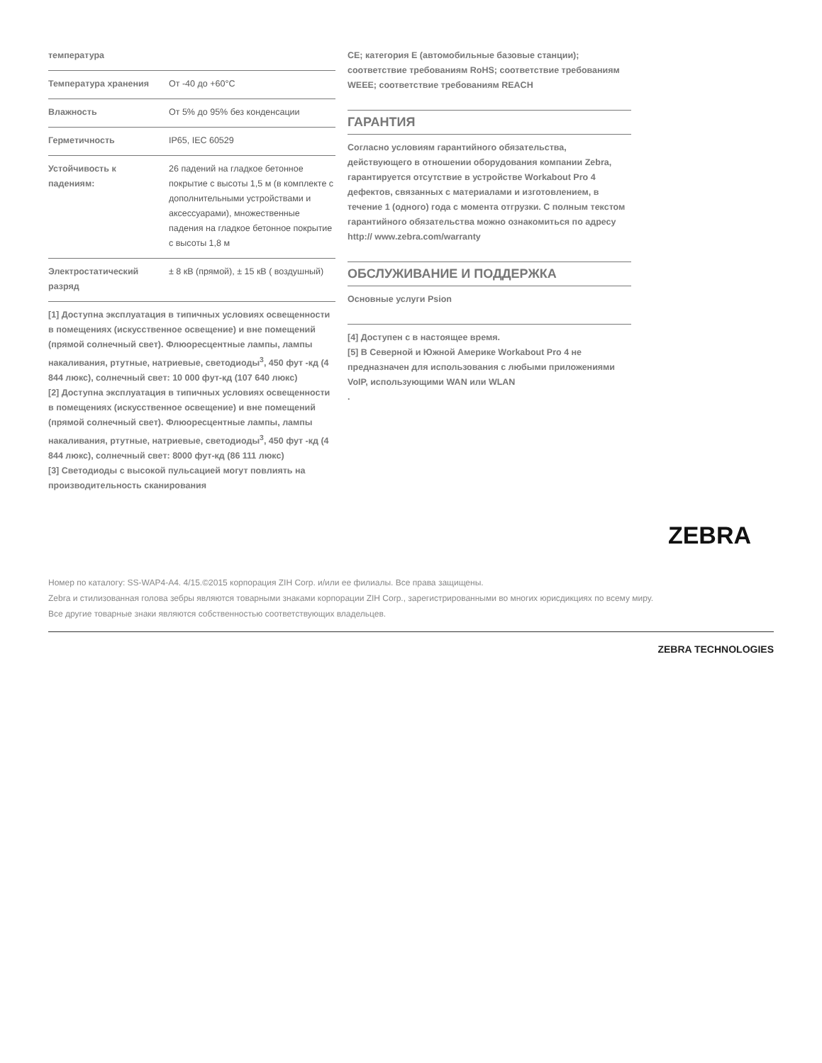| температура | |
| Температура хранения | От -40 до +60°C |
| Влажность | От 5% до 95% без конденсации |
| Герметичность | IP65, IEC 60529 |
| Устойчивость к падениям: | 26 падений на гладкое бетонное покрытие с высоты 1,5 м (в комплекте с дополнительными устройствами и аксессуарами), множественные падения на гладкое бетонное покрытие с высоты 1,8 м |
| Электростатический разряд | ± 8 кВ (прямой), ± 15 кВ ( воздушный) |
[1] Доступна эксплуатация в типичных условиях освещенности в помещениях (искусственное освещение) и вне помещений (прямой солнечный свет). Флюоресцентные лампы, лампы накаливания, ртутные, натриевые, светодиоды<sup>3</sup>, 450 фут -кд (4 844 люкс), солнечный свет: 10 000 фут-кд (107 640 люкс)
[2] Доступна эксплуатация в типичных условиях освещенности в помещениях (искусственное освещение) и вне помещений (прямой солнечный свет). Флюоресцентные лампы, лампы накаливания, ртутные, натриевые, светодиоды<sup>3</sup>, 450 фут -кд (4 844 люкс), солнечный свет: 8000 фут-кд (86 111 люкс)
[3] Светодиоды с высокой пульсацией могут повлиять на производительность сканирования
CE; категория E (автомобильные базовые станции); соответствие требованиям RoHS; соответствие требованиям WEEE; соответствие требованиям REACH
ГАРАНТИЯ
Согласно условиям гарантийного обязательства, действующего в отношении оборудования компании Zebra, гарантируется отсутствие в устройстве Workabout Pro 4 дефектов, связанных с материалами и изготовлением, в течение 1 (одного) года с момента отгрузки. С полным текстом гарантийного обязательства можно ознакомиться по адресу http:// www.zebra.com/warranty
ОБСЛУЖИВАНИЕ И ПОДДЕРЖКА
Основные услуги Psion
[4] Доступен с в настоящее время.
[5] В Северной и Южной Америке Workabout Pro 4 не предназначен для использования с любыми приложениями VoIP, использующими WAN или WLAN
.
ZEBRA
Номер по каталогу: SS-WAP4-A4. 4/15.©2015 корпорация ZIH Corp. и/или ее филиалы. Все права защищены.
Zebra и стилизованная голова зебры являются товарными знаками корпорации ZIH Corp., зарегистрированными во многих юрисдикциях по всему миру.
Все другие товарные знаки являются собственностью соответствующих владельцев.
ZEBRA TECHNOLOGIES